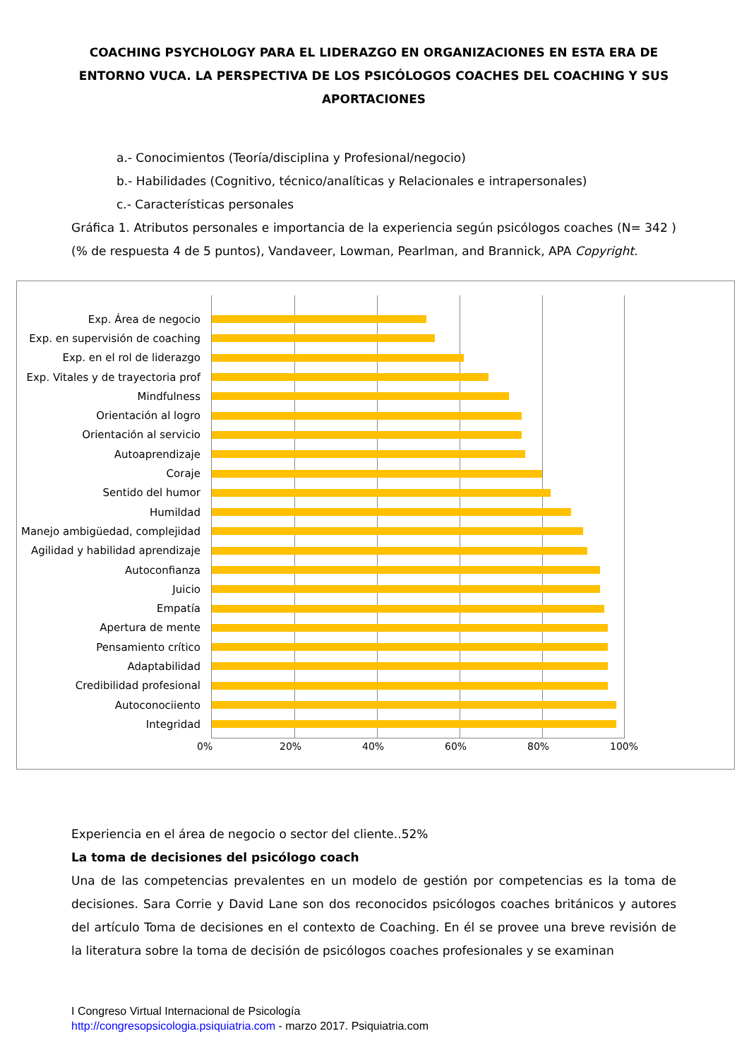COACHING PSYCHOLOGY PARA EL LIDERAZGO EN ORGANIZACIONES EN ESTA ERA DE ENTORNO VUCA. LA PERSPECTIVA DE LOS PSICÓLOGOS COACHES DEL COACHING Y SUS APORTACIONES
a.- Conocimientos (Teoría/disciplina y Profesional/negocio)
b.- Habilidades (Cognitivo, técnico/analíticas y Relacionales e intrapersonales)
c.- Características personales
Gráfica 1. Atributos personales e importancia de la experiencia según psicólogos coaches (N= 342 )(% de respuesta 4 de 5 puntos), Vandaveer, Lowman, Pearlman, and Brannick, APA Copyright.
Exp. Área de negocio
Exp. en supervisión de coaching
Exp. en el rol de liderazgo
Exp. Vitales y de trayectoria prof
Mindfulness
Orientación al logro
Orientación al servicio
Autoaprendizaje
Coraje
Sentido del humor
Humildad
Manejo ambigüedad, complejidad
Agilidad y habilidad aprendizaje
Autoconfianza
Juicio
Empatía
Apertura de mente
Pensamiento crítico
Adaptabilidad
Credibilidad profesional
Autoconociiento
Integridad
0% 20% 40% 60% 80% 100%
Experiencia en el área de negocio o sector del cliente..52%
La toma de decisiones del psicólogo coach
Una de las competencias prevalentes en un modelo de gestión por competencias es la toma de decisiones. Sara Corrie y David Lane son dos reconocidos psicólogos coaches británicos y autores del artículo Toma de decisiones en el contexto de Coaching. En él se provee una breve revisión de la literatura sobre la toma de decisión de psicólogos coaches profesionales y se examinan
I Congreso Virtual Internacional de Psicología
http://congresopsicologia.psiquiatria.com - marzo 2017. Psiquiatria.com